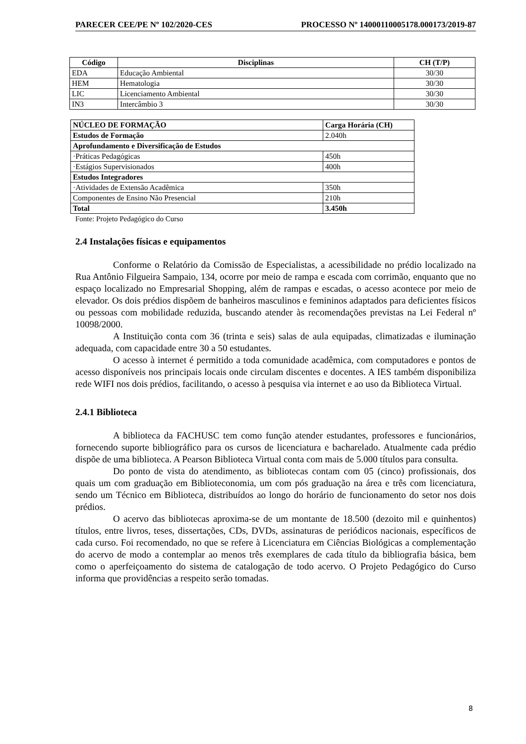PARECER CEE/PE Nº 102/2020-CES PROCESSO Nº 14000110005178.000173/2019-87
| Código | Disciplinas | CH (T/P) |
| --- | --- | --- |
| EDA | Educação Ambiental | 30/30 |
| HEM | Hematologia | 30/30 |
| LIC | Licenciamento Ambiental | 30/30 |
| IN3 | Intercâmbio 3 | 30/30 |
| NÚCLEO DE FORMAÇÃO | Carga Horária (CH) |
| --- | --- |
| Estudos de Formação | 2.040h |
| Aprofundamento e Diversificação de Estudos | |
| ·Práticas Pedagógicas | 450h |
| ·Estágios Supervisionados | 400h |
| Estudos Integradores | |
| ·Atividades de Extensão Acadêmica | 350h |
| Componentes de Ensino Não Presencial | 210h |
| Total | 3.450h |
Fonte: Projeto Pedagógico do Curso
2.4 Instalações físicas e equipamentos
Conforme o Relatório da Comissão de Especialistas, a acessibilidade no prédio localizado na Rua Antônio Filgueira Sampaio, 134, ocorre por meio de rampa e escada com corrimão, enquanto que no espaço localizado no Empresarial Shopping, além de rampas e escadas, o acesso acontece por meio de elevador. Os dois prédios dispõem de banheiros masculinos e femininos adaptados para deficientes físicos ou pessoas com mobilidade reduzida, buscando atender às recomendações previstas na Lei Federal nº 10098/2000.
A Instituição conta com 36 (trinta e seis) salas de aula equipadas, climatizadas e iluminação adequada, com capacidade entre 30 a 50 estudantes.
O acesso à internet é permitido a toda comunidade acadêmica, com computadores e pontos de acesso disponíveis nos principais locais onde circulam discentes e docentes. A IES também disponibiliza rede WIFI nos dois prédios, facilitando, o acesso à pesquisa via internet e ao uso da Biblioteca Virtual.
2.4.1 Biblioteca
A biblioteca da FACHUSC tem como função atender estudantes, professores e funcionários, fornecendo suporte bibliográfico para os cursos de licenciatura e bacharelado. Atualmente cada prédio dispõe de uma biblioteca. A Pearson Biblioteca Virtual conta com mais de 5.000 títulos para consulta.
Do ponto de vista do atendimento, as bibliotecas contam com 05 (cinco) profissionais, dos quais um com graduação em Biblioteconomia, um com pós graduação na área e três com licenciatura, sendo um Técnico em Biblioteca, distribuídos ao longo do horário de funcionamento do setor nos dois prédios.
O acervo das bibliotecas aproxima-se de um montante de 18.500 (dezoito mil e quinhentos) títulos, entre livros, teses, dissertações, CDs, DVDs, assinaturas de periódicos nacionais, específicos de cada curso. Foi recomendado, no que se refere à Licenciatura em Ciências Biológicas a complementação do acervo de modo a contemplar ao menos três exemplares de cada título da bibliografia básica, bem como o aperfeiçoamento do sistema de catalogação de todo acervo. O Projeto Pedagógico do Curso informa que providências a respeito serão tomadas.
8